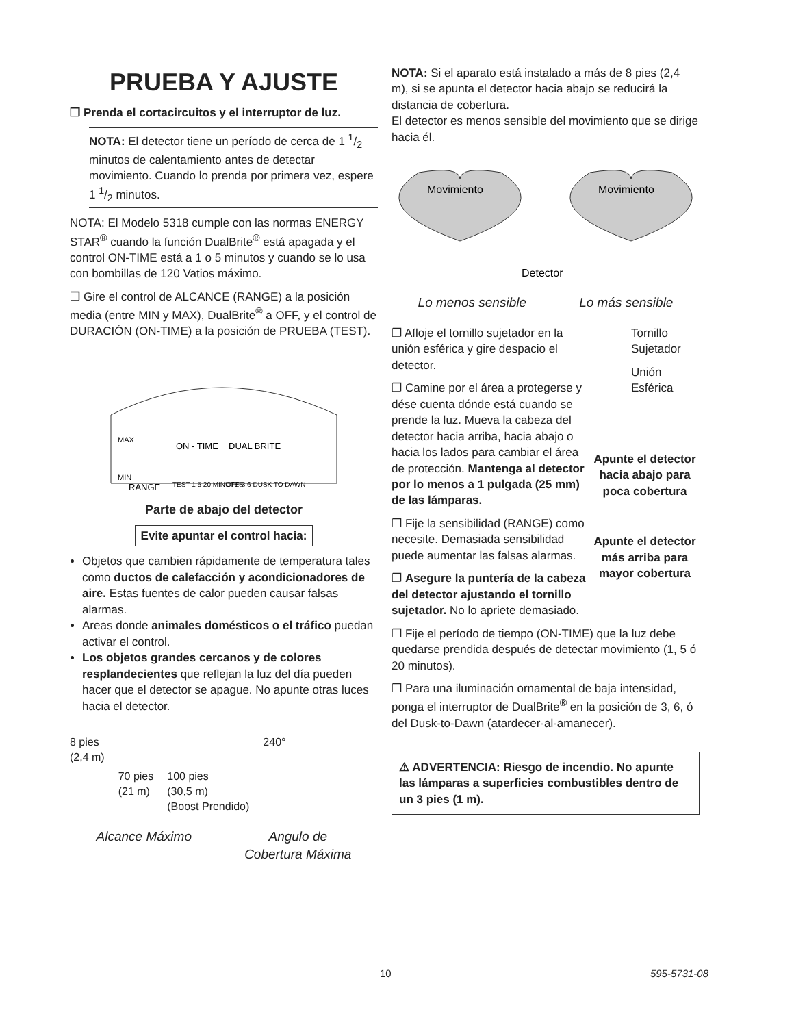PRUEBA Y AJUSTE
❐ Prenda el cortacircuitos y el interruptor de luz.
NOTA: El detector tiene un período de cerca de 1 1/2 minutos de calentamiento antes de detectar movimiento. Cuando lo prenda por primera vez, espere 1 1/2 minutos.
NOTA: El Modelo 5318 cumple con las normas ENERGY STAR<sup>®</sup> cuando la función DualBrite<sup>®</sup> está apagada y el control ON-TIME está a 1 o 5 minutos y cuando se lo usa con bombillas de 120 Vatios máximo.
❐ Gire el control de ALCANCE (RANGE) a la posición media (entre MIN y MAX), DualBrite<sup>®</sup> a OFF, y el control de DURACIÓN (ON-TIME) a la posición de PRUEBA (TEST).
MAX
ON - TIME
DUAL BRITE
MIN
RANGE
TEST 1 5 20 MINUTES
OFF 3 6 DUSK TO DAWN
Parte de abajo del detector
Evite apuntar el control hacia:
Objetos que cambien rápidamente de temperatura tales como ductos de calefacción y acondicionadores de aire. Estas fuentes de calor pueden causar falsas alarmas.
Areas donde animales domésticos o el tráfico puedan activar el control.
Los objetos grandes cercanos y de colores resplandecientes que reflejan la luz del día pueden hacer que el detector se apague. No apunte otras luces hacia el detector.
8 pies
(2,4 m)
70 pies
(21 m)
100 pies
(30,5 m)
(Boost Prendido)
240°
Alcance Máximo Angulo de
Cobertura Máxima
NOTA: Si el aparato está instalado a más de 8 pies (2,4 m), si se apunta el detector hacia abajo se reducirá la distancia de cobertura.
El detector es menos sensible del movimiento que se dirige hacia él.
Movimiento
Movimiento
Detector
Lo menos sensible Lo más sensible
❐ Afloje el tornillo sujetador en la unión esférica y gire despacio el detector.
❐ Camine por el área a protegerse y dése cuenta dónde está cuando se prende la luz. Mueva la cabeza del detector hacia arriba, hacia abajo o hacia los lados para cambiar el área de protección. Mantenga al detector por lo menos a 1 pulgada (25 mm) de las lámparas.
❐ Fije la sensibilidad (RANGE) como necesite. Demasiada sensibilidad puede aumentar las falsas alarmas.
❐ Asegure la puntería de la cabeza del detector ajustando el tornillo sujetador. No lo apriete demasiado.
Tornillo Sujetador
Unión Esférica
Apunte el detector hacia abajo para poca cobertura
Apunte el detector más arriba para mayor cobertura
❐ Fije el período de tiempo (ON-TIME) que la luz debe quedarse prendida después de detectar movimiento (1, 5 ó 20 minutos).
❐ Para una iluminación ornamental de baja intensidad, ponga el interruptor de DualBrite<sup>®</sup> en la posición de 3, 6, ó del Dusk-to-Dawn (atardecer-al-amanecer).
⚠ ADVERTENCIA: Riesgo de incendio. No apunte las lámparas a superficies combustibles dentro de un 3 pies (1 m).
10 595-5731-08